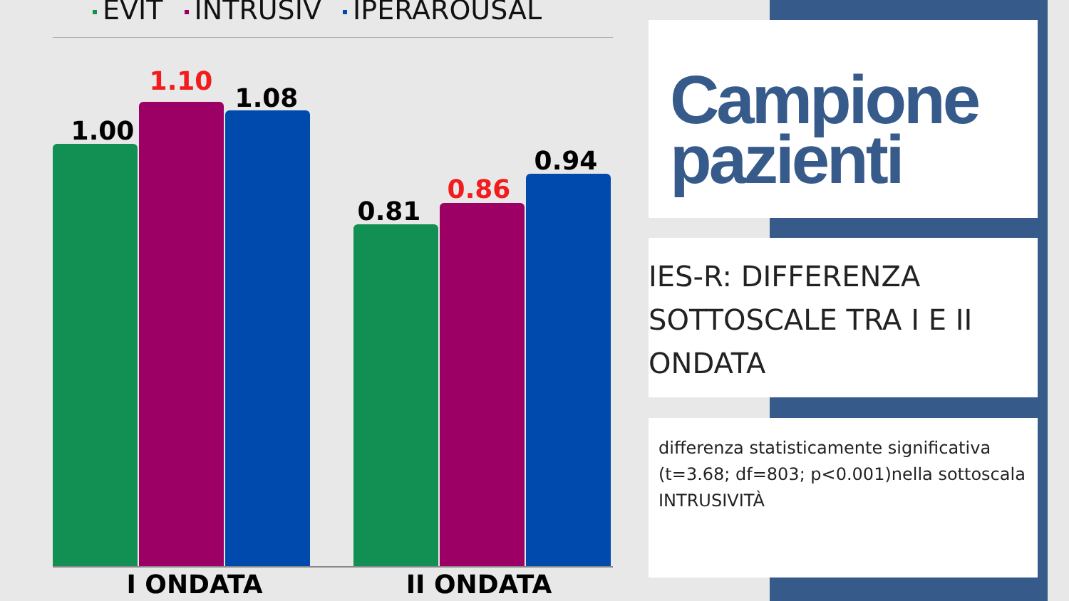EVIT INTRUSIV IPERAROUSAL
1.00
1.10
1.08
0.81
0.86
0.94
I ONDATA II ONDATA
Campione
pazienti
IES-R: DIFFERENZA SOTTOSCALE TRA I E II ONDATA
differenza statisticamente significativa (t=3.68; df=803; p<0.001)nella sottoscala INTRUSIVITÀ